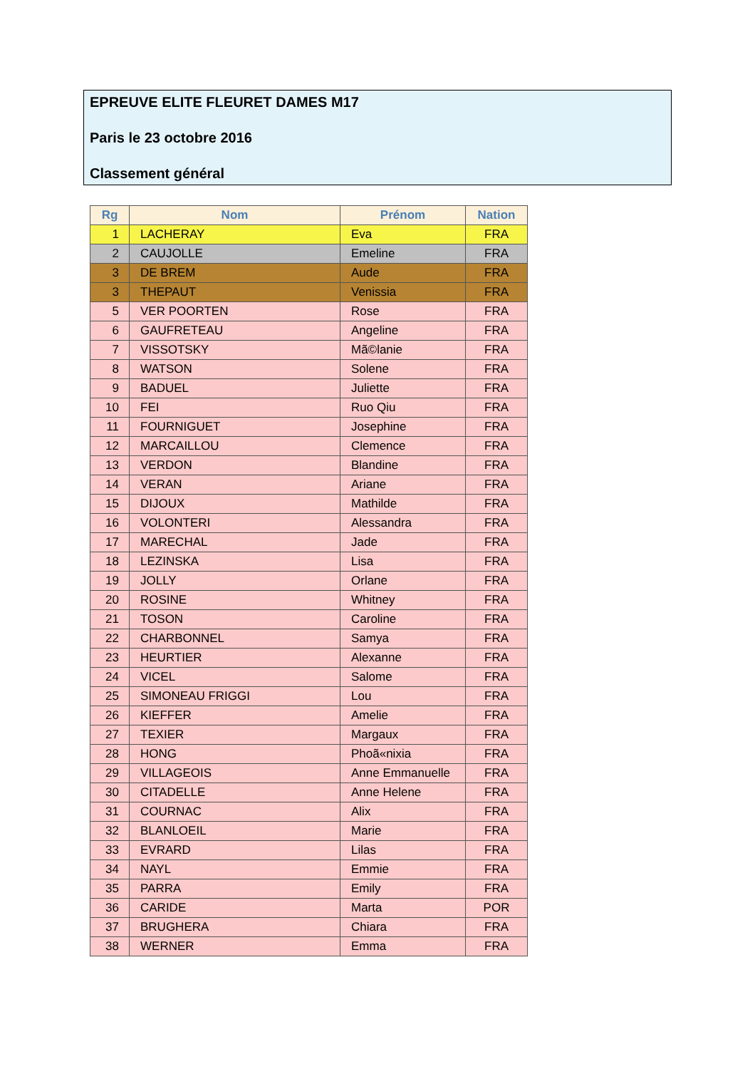EPREUVE ELITE FLEURET DAMES M17
Paris le 23 octobre 2016
Classement général
| Rg | Nom | Prénom | Nation |
| --- | --- | --- | --- |
| 1 | LACHERAY | Eva | FRA |
| 2 | CAUJOLLE | Emeline | FRA |
| 3 | DE BREM | Aude | FRA |
| 3 | THEPAUT | Venissia | FRA |
| 5 | VER POORTEN | Rose | FRA |
| 6 | GAUFRETEAU | Angeline | FRA |
| 7 | VISSOTSKY | Mã©lanie | FRA |
| 8 | WATSON | Solene | FRA |
| 9 | BADUEL | Juliette | FRA |
| 10 | FEI | Ruo Qiu | FRA |
| 11 | FOURNIGUET | Josephine | FRA |
| 12 | MARCAILLOU | Clemence | FRA |
| 13 | VERDON | Blandine | FRA |
| 14 | VERAN | Ariane | FRA |
| 15 | DIJOUX | Mathilde | FRA |
| 16 | VOLONTERI | Alessandra | FRA |
| 17 | MARECHAL | Jade | FRA |
| 18 | LEZINSKA | Lisa | FRA |
| 19 | JOLLY | Orlane | FRA |
| 20 | ROSINE | Whitney | FRA |
| 21 | TOSON | Caroline | FRA |
| 22 | CHARBONNEL | Samya | FRA |
| 23 | HEURTIER | Alexanne | FRA |
| 24 | VICEL | Salome | FRA |
| 25 | SIMONEAU FRIGGI | Lou | FRA |
| 26 | KIEFFER | Amelie | FRA |
| 27 | TEXIER | Margaux | FRA |
| 28 | HONG | Phoã«nixia | FRA |
| 29 | VILLAGEOIS | Anne Emmanuelle | FRA |
| 30 | CITADELLE | Anne Helene | FRA |
| 31 | COURNAC | Alix | FRA |
| 32 | BLANLOEIL | Marie | FRA |
| 33 | EVRARD | Lilas | FRA |
| 34 | NAYL | Emmie | FRA |
| 35 | PARRA | Emily | FRA |
| 36 | CARIDE | Marta | POR |
| 37 | BRUGHERA | Chiara | FRA |
| 38 | WERNER | Emma | FRA |